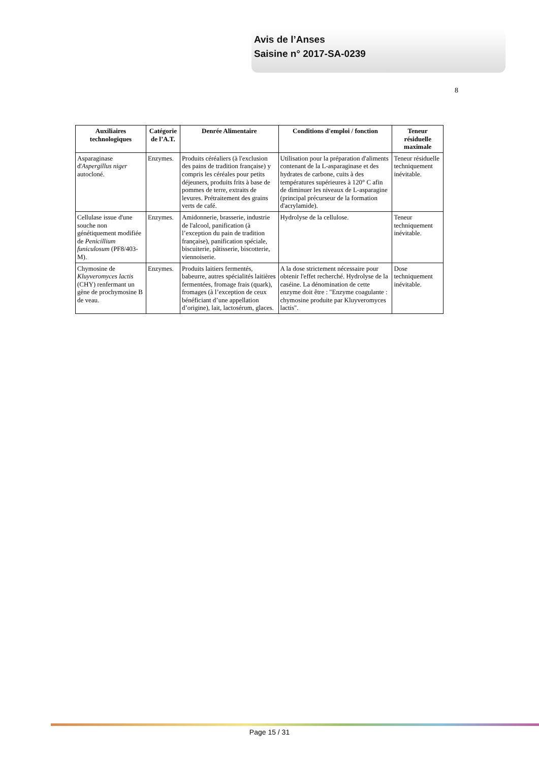Avis de l’Anses
Saisine n° 2017-SA-0239
8
| Auxiliaires technologiques | Catégorie de l’A.T. | Denrée Alimentaire | Conditions d'emploi / fonction | Teneur résiduelle maximale |
| --- | --- | --- | --- | --- |
| Asparaginase d' Aspergillus niger autocloné. | Enzymes. | Produits céréaliers (à l'exclusion des pains de tradition française) y compris les céréales pour petits déjeuners, produits frits à base de pommes de terre, extraits de levures. Prétraitement des grains verts de café. | Utilisation pour la préparation d'aliments contenant de la L-asparaginase et des hydrates de carbone, cuits à des températures supérieures à 120° C afin de diminuer les niveaux de L-asparagine (principal précurseur de la formation d'acrylamide). | Teneur résiduelle techniquement inévitable. |
| Cellulase issue d'une souche non génétiquement modifiée de Penicillium funiculosum (PF8/403-M). | Enzymes. | Amidonnerie, brasserie, industrie de l'alcool, panification (à l’exception du pain de tradition française), panification spéciale, biscuiterie, pâtisserie, biscotterie, viennoiserie. | Hydrolyse de la cellulose. | Teneur techniquement inévitable. |
| Chymosine de Kluyveromyces lactis (CHY) renfermant un gène de prochymosine B de veau. | Enzymes. | Produits laitiers fermentés, babeurre, autres spécialités laitières fermentées, fromage frais (quark), fromages (à l’exception de ceux bénéficiant d’une appellation d’origine), lait, lactosérum, glaces. | A la dose strictement nécessaire pour obtenir l'effet recherché. Hydrolyse de la caséine. La dénomination de cette enzyme doit être : "Enzyme coagulante : chymosine produite par Kluyveromyces lactis". | Dose techniquement inévitable. |
Page 15 / 31